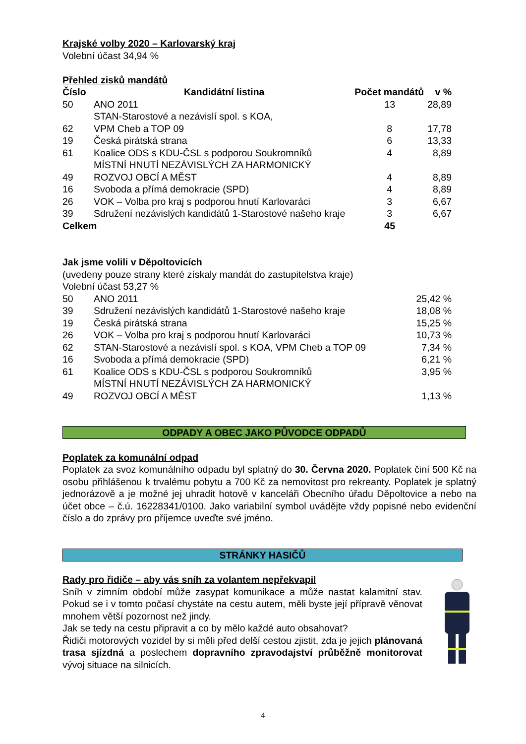Krajské volby 2020 – Karlovarský kraj
Volební účast 34,94 %
Přehled zisků mandátů
| Číslo | Kandidátní listina | Počet mandátů | v % |
| --- | --- | --- | --- |
| 50 | ANO 2011 | 13 | 28,89 |
| 62 | STAN-Starostové a nezávislí spol. s KOA, VPM Cheb a TOP 09 | 8 | 17,78 |
| 19 | Česká pirátská strana | 6 | 13,33 |
| 61 | Koalice ODS s KDU-ČSL s podporou Soukromníků | 4 | 8,89 |
| 49 | MÍSTNÍ HNUTÍ NEZÁVISLÝCH ZA HARMONICKÝ ROZVOJ OBCÍ A MĚST | 4 | 8,89 |
| 16 | Svoboda a přímá demokracie (SPD) | 4 | 8,89 |
| 26 | VOK – Volba pro kraj s podporou hnutí Karlovaráci | 3 | 6,67 |
| 39 | Sdružení nezávislých kandidátů 1-Starostové našeho kraje | 3 | 6,67 |
| Celkem | | 45 | |
Jak jsme volili v Děpoltovicích
(uvedeny pouze strany které získaly mandát do zastupitelstva kraje)
Volební účast 53,27 %
| 50 | ANO 2011 | 25,42 % |
| 39 | Sdružení nezávislých kandidátů 1-Starostové našeho kraje | 18,08 % |
| 19 | Česká pirátská strana | 15,25 % |
| 26 | VOK – Volba pro kraj s podporou hnutí Karlovaráci | 10,73 % |
| 62 | STAN-Starostové a nezávislí spol. s KOA, VPM Cheb a TOP 09 | 7,34 % |
| 16 | Svoboda a přímá demokracie (SPD) | 6,21 % |
| 61 | Koalice ODS s KDU-ČSL s podporou Soukromníků | 3,95 % |
| 49 | MÍSTNÍ HNUTÍ NEZÁVISLÝCH ZA HARMONICKÝ ROZVOJ OBCÍ A MĚST | 1,13 % |
ODPADY A OBEC JAKO PŮVODCE ODPADŮ
Poplatek za komunální odpad
Poplatek za svoz komunálního odpadu byl splatný do 30. Června 2020. Poplatek činí 500 Kč na osobu přihlášenou k trvalému pobytu a 700 Kč za nemovitost pro rekreanty. Poplatek je splatný jednorázově a je možné jej uhradit hotově v kanceláři Obecního úřadu Děpoltovice a nebo na účet obce – č.ú. 16228341/0100. Jako variabilní symbol uvádějte vždy popisné nebo evidenční číslo a do zprávy pro příjemce uveďte své jméno.
STRÁNKY HASIČŮ
Rady pro řidiče – aby vás sníh za volantem nepřekvapil
Sníh v zimním období může zasypat komunikace a může nastat kalamitní stav. Pokud se i v tomto počasí chystáte na cestu autem, měli byste její přípravě věnovat mnohem větší pozornost než jindy.
Jak se tedy na cestu připravit a co by mělo každé auto obsahovat?
Řidiči motorových vozidel by si měli před delší cestou zjistit, zda je jejich plánovaná trasa sjízdná a poslechem dopravního zpravodajství průběžně monitorovat vývoj situace na silnicích.
4